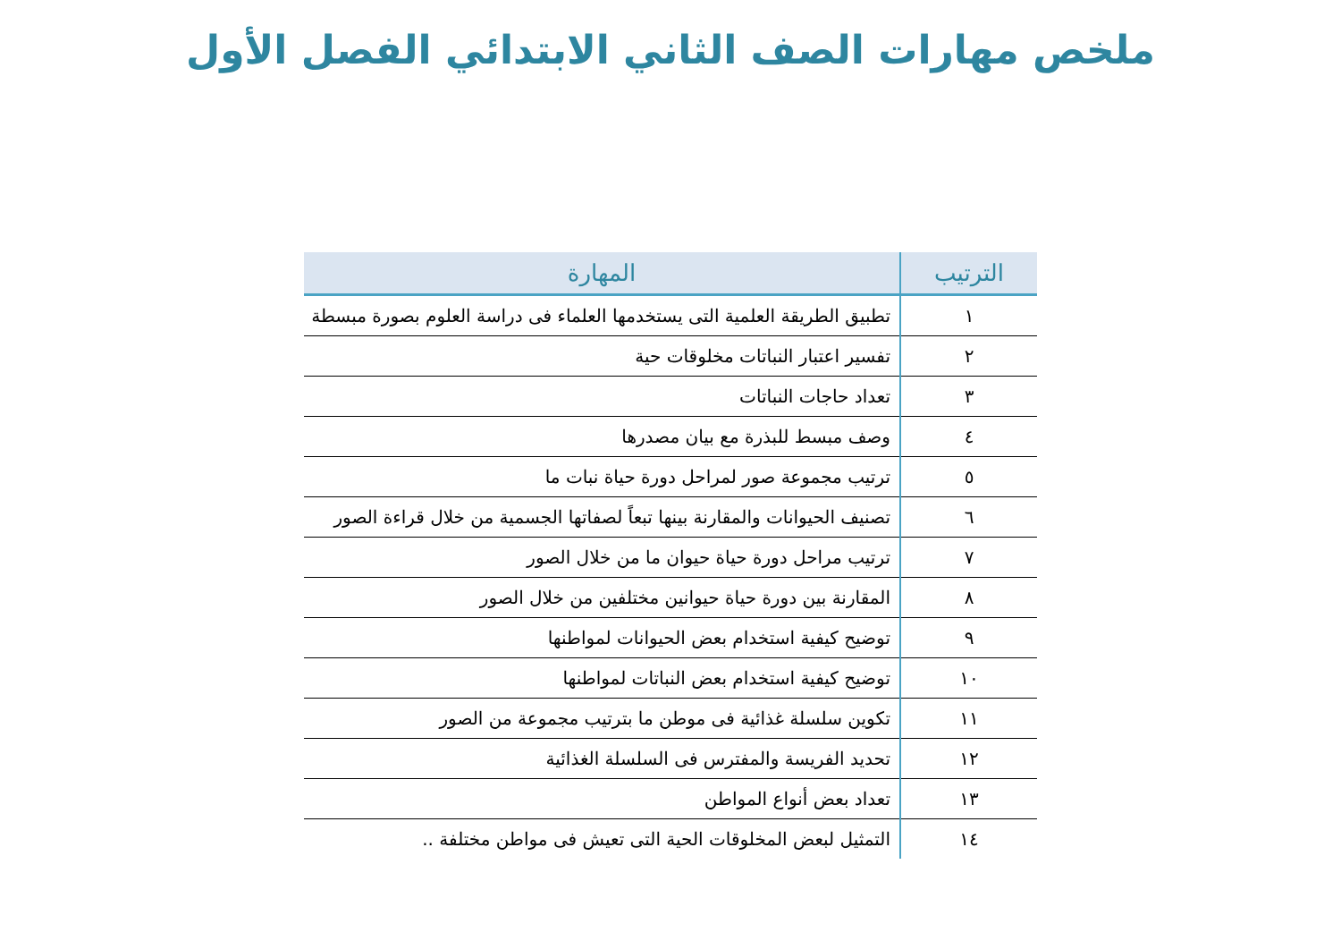ملخص مهارات الصف الثاني الابتدائي الفصل الأول
| الترتيب | المهارة |
| --- | --- |
| ١ | تطبيق الطريقة العلمية التى يستخدمها العلماء فى دراسة العلوم بصورة مبسطة |
| ٢ | تفسير اعتبار النباتات مخلوقات حية |
| ٣ | تعداد حاجات النباتات |
| ٤ | وصف مبسط للبذرة مع بيان مصدرها |
| ٥ | ترتيب مجموعة صور لمراحل دورة حياة نبات ما |
| ٦ | تصنيف الحيوانات والمقارنة بينها تبعاً لصفاتها الجسمية من خلال قراءة الصور |
| ٧ | ترتيب مراحل دورة حياة حيوان ما من خلال الصور |
| ٨ | المقارنة بين دورة حياة حيوانين مختلفين من خلال الصور |
| ٩ | توضيح كيفية استخدام بعض الحيوانات لمواطنها |
| ١٠ | توضيح كيفية استخدام بعض النباتات لمواطنها |
| ١١ | تكوين سلسلة غذائية فى موطن ما بترتيب مجموعة من الصور |
| ١٢ | تحديد الفريسة والمفترس فى السلسلة الغذائية |
| ١٣ | تعداد بعض أنواع المواطن |
| ١٤ | التمثيل لبعض المخلوقات الحية التى تعيش فى مواطن مختلفة .. |